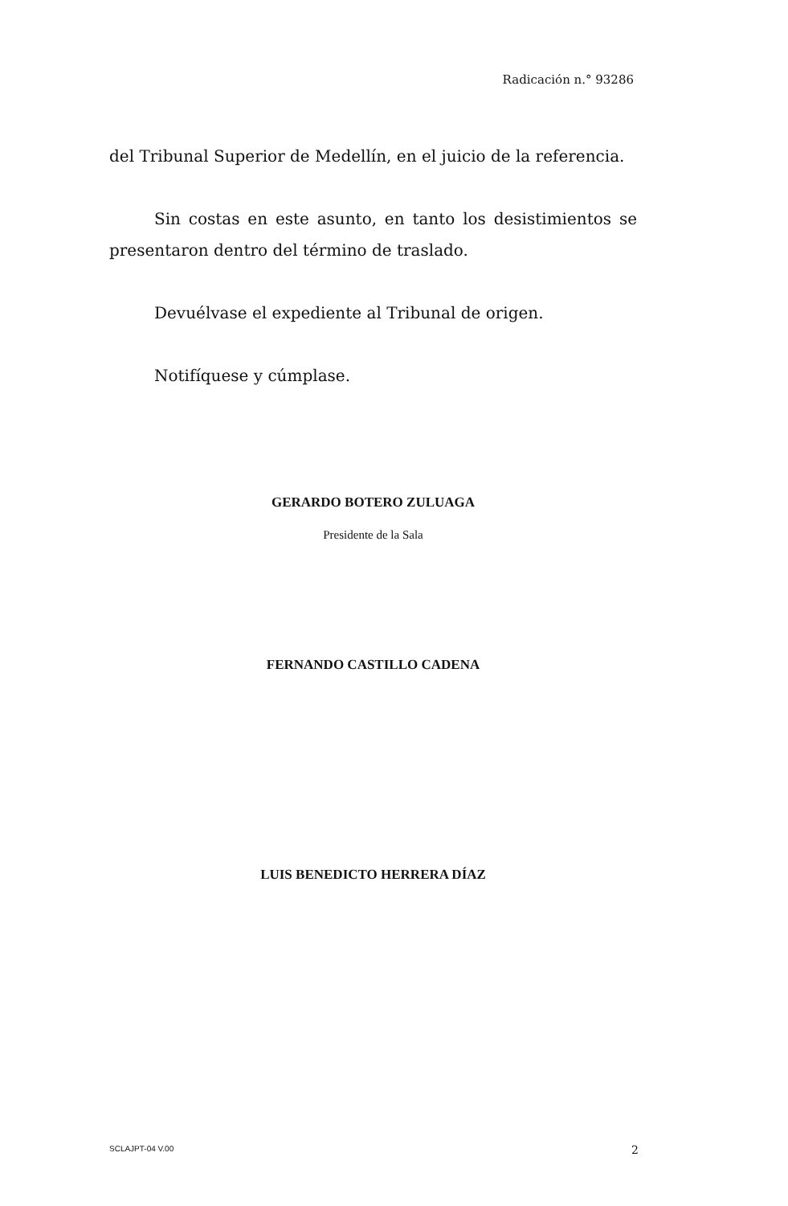Radicación n.° 93286
del Tribunal Superior de Medellín, en el juicio de la referencia.
Sin costas en este asunto, en tanto los desistimientos se presentaron dentro del término de traslado.
Devuélvase el expediente al Tribunal de origen.
Notifíquese y cúmplase.
GERARDO BOTERO ZULUAGA
Presidente de la Sala
FERNANDO CASTILLO CADENA
LUIS BENEDICTO HERRERA DÍAZ
SCLAJPT-04 V.00 2